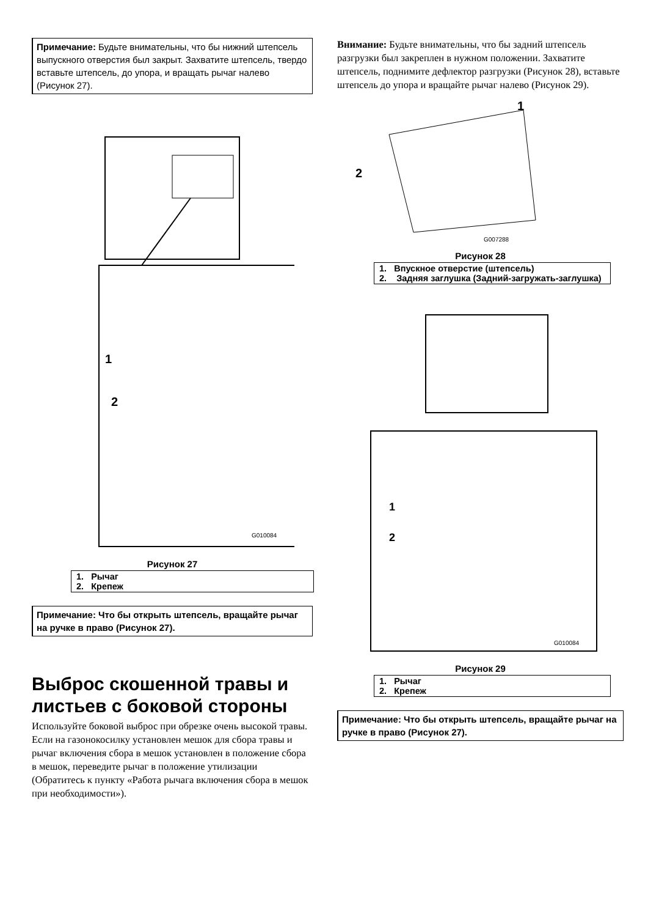Примечание: Будьте внимательны, что бы нижний штепсель выпускного отверстия был закрыт. Захватите штепсель, твердо вставьте штепсель, до упора, и вращать рычаг налево (Рисунок 27).
1
2
G010084
Рисунок 27
1. Рычаг
2. Крепеж
Примечание: Что бы открыть штепсель, вращайте рычаг на ручке в право (Рисунок 27).
Выброс скошенной травы и листьев с боковой стороны
Используйте боковой выброс при обрезке очень высокой травы. Если на газонокосилку установлен мешок для сбора травы и рычаг включения сбора в мешок установлен в положение сбора в мешок, переведите рычаг в положение утилизации (Обратитесь к пункту «Работа рычага включения сбора в мешок при необходимости»).
Внимание: Будьте внимательны, что бы задний штепсель разгрузки был закреплен в нужном положении. Захватите штепсель, поднимите дефлектор разгрузки (Рисунок 28), вставьте штепсель до упора и вращайте рычаг налево (Рисунок 29).
1
2
G007288
Рисунок 28
1. Впускное отверстие (штепсель)
2. Задняя заглушка (Задний-загружать-заглушка)
1
2
G010084
Рисунок 29
1. Рычаг
2. Крепеж
Примечание: Что бы открыть штепсель, вращайте рычаг на ручке в право (Рисунок 27).